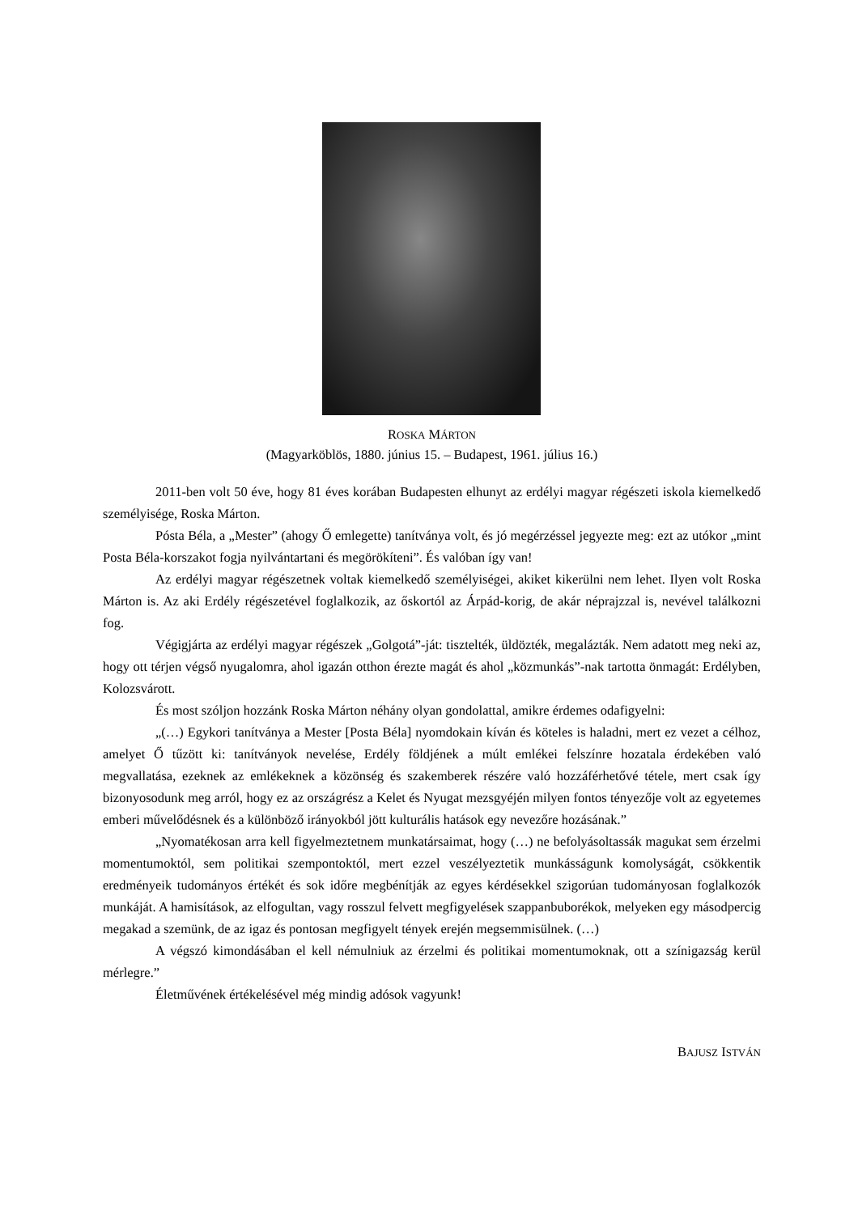ROSKA MÁRTON
(Magyarköblös, 1880. június 15. – Budapest, 1961. július 16.)
2011-ben volt 50 éve, hogy 81 éves korában Budapesten elhunyt az erdélyi magyar régészeti iskola kiemelkedő személyisége, Roska Márton.
Pósta Béla, a „Mester” (ahogy Ő emlegette) tanítványa volt, és jó megérzéssel jegyezte meg: ezt az utókor „mint Posta Béla-korszakot fogja nyilvántartani és megörökíteni”. És valóban így van!
Az erdélyi magyar régészetnek voltak kiemelkedő személyiségei, akiket kikerülni nem lehet. Ilyen volt Roska Márton is. Az aki Erdély régészetével foglalkozik, az őskortól az Árpád-korig, de akár néprajzzal is, nevével találkozni fog.
Végigjárta az erdélyi magyar régészek „Golgotá”-ját: tisztelték, üldözték, megalázták. Nem adatott meg neki az, hogy ott térjen végső nyugalomra, ahol igazán otthon érezte magát és ahol „közmunkás”-nak tartotta önmagát: Erdélyben, Kolozsvárott.
És most szóljon hozzánk Roska Márton néhány olyan gondolattal, amikre érdemes odafigyelni:
„(…) Egykori tanítványa a Mester [Posta Béla] nyomdokain kíván és köteles is haladni, mert ez vezet a célhoz, amelyet Ő tűzött ki: tanítványok nevelése, Erdély földjének a múlt emlékei felszínre hozatala érdekében való megvallatása, ezeknek az emlékeknek a közönség és szakemberek részére való hozzáférhetővé tétele, mert csak így bizonyosodunk meg arról, hogy ez az országrész a Kelet és Nyugat mezsgyéjén milyen fontos tényezője volt az egyetemes emberi művelődésnek és a különböző irányokból jött kulturális hatások egy nevezőre hozásának.”
„Nyomatékosan arra kell figyelmeztetnem munkatársaimat, hogy (…) ne befolyásoltassák magukat sem érzelmi momentumoktól, sem politikai szempontoktól, mert ezzel veszélyeztetik munkásságunk komolyságát, csökkentik eredményeik tudományos értékét és sok időre megbénítják az egyes kérdésekkel szigorúan tudományosan foglalkozók munkáját. A hamisítások, az elfogultan, vagy rosszul felvett megfigyelések szappanbuborékok, melyeken egy másodpercig megakad a szemünk, de az igaz és pontosan megfigyelt tények erején megsemmisülnek. (…)
A végszó kimondásában el kell némulniuk az érzelmi és politikai momentumoknak, ott a színigazság kerül mérlegre.”
Életművének értékelésével még mindig adósok vagyunk!
BAJUSZ ISTVÁN